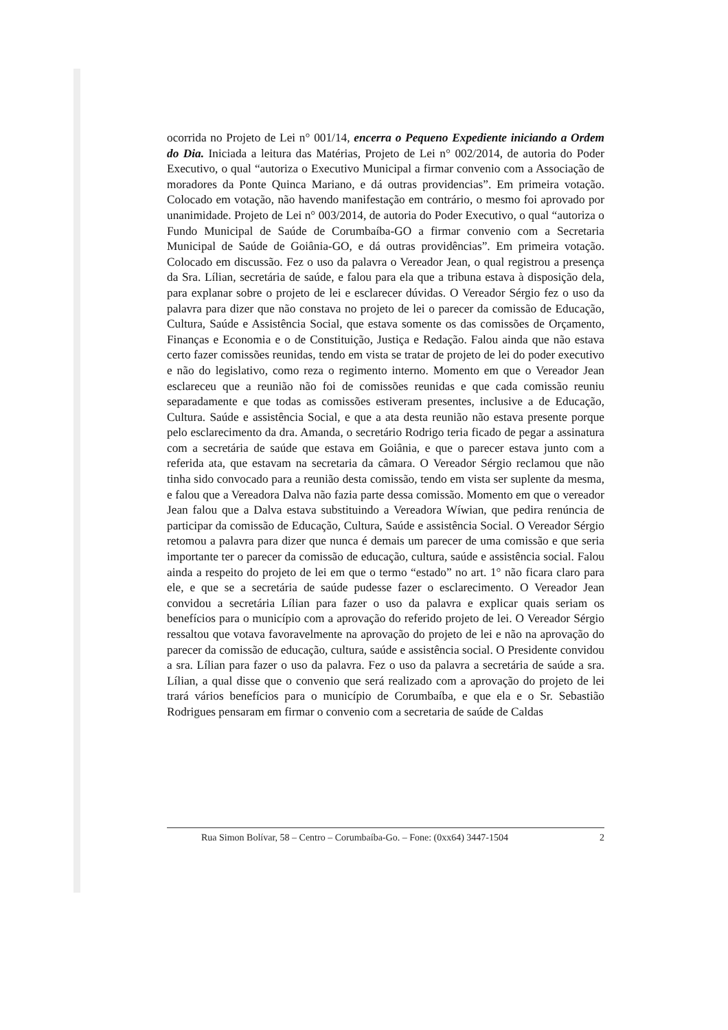ocorrida no Projeto de Lei n° 001/14, encerra o Pequeno Expediente iniciando a Ordem do Dia. Iniciada a leitura das Matérias, Projeto de Lei n° 002/2014, de autoria do Poder Executivo, o qual “autoriza o Executivo Municipal a firmar convenio com a Associação de moradores da Ponte Quinca Mariano, e dá outras providencias”. Em primeira votação. Colocado em votação, não havendo manifestação em contrário, o mesmo foi aprovado por unanimidade. Projeto de Lei n° 003/2014, de autoria do Poder Executivo, o qual “autoriza o Fundo Municipal de Saúde de Corumbaíba-GO a firmar convenio com a Secretaria Municipal de Saúde de Goiânia-GO, e dá outras providências”. Em primeira votação. Colocado em discussão. Fez o uso da palavra o Vereador Jean, o qual registrou a presença da Sra. Lílian, secretária de saúde, e falou para ela que a tribuna estava à disposição dela, para explanar sobre o projeto de lei e esclarecer dúvidas. O Vereador Sérgio fez o uso da palavra para dizer que não constava no projeto de lei o parecer da comissão de Educação, Cultura, Saúde e Assistência Social, que estava somente os das comissões de Orçamento, Finanças e Economia e o de Constituição, Justiça e Redação. Falou ainda que não estava certo fazer comissões reunidas, tendo em vista se tratar de projeto de lei do poder executivo e não do legislativo, como reza o regimento interno. Momento em que o Vereador Jean esclareceu que a reunião não foi de comissões reunidas e que cada comissão reuniu separadamente e que todas as comissões estiveram presentes, inclusive a de Educação, Cultura. Saúde e assistência Social, e que a ata desta reunião não estava presente porque pelo esclarecimento da dra. Amanda, o secretário Rodrigo teria ficado de pegar a assinatura com a secretária de saúde que estava em Goiânia, e que o parecer estava junto com a referida ata, que estavam na secretaria da câmara. O Vereador Sérgio reclamou que não tinha sido convocado para a reunião desta comissão, tendo em vista ser suplente da mesma, e falou que a Vereadora Dalva não fazia parte dessa comissão. Momento em que o vereador Jean falou que a Dalva estava substituindo a Vereadora Wíwian, que pedira renúncia de participar da comissão de Educação, Cultura, Saúde e assistência Social. O Vereador Sérgio retomou a palavra para dizer que nunca é demais um parecer de uma comissão e que seria importante ter o parecer da comissão de educação, cultura, saúde e assistência social. Falou ainda a respeito do projeto de lei em que o termo “estado” no art. 1° não ficara claro para ele, e que se a secretária de saúde pudesse fazer o esclarecimento. O Vereador Jean convidou a secretária Lílian para fazer o uso da palavra e explicar quais seriam os benefícios para o município com a aprovação do referido projeto de lei. O Vereador Sérgio ressaltou que votava favoravelmente na aprovação do projeto de lei e não na aprovação do parecer da comissão de educação, cultura, saúde e assistência social. O Presidente convidou a sra. Lílian para fazer o uso da palavra. Fez o uso da palavra a secretária de saúde a sra. Lílian, a qual disse que o convenio que será realizado com a aprovação do projeto de lei trará vários benefícios para o município de Corumbaíba, e que ela e o Sr. Sebastião Rodrigues pensaram em firmar o convenio com a secretaria de saúde de Caldas
Rua Simon Bolívar, 58 – Centro – Corumbaíba-Go. – Fone: (0xx64) 3447-1504 2